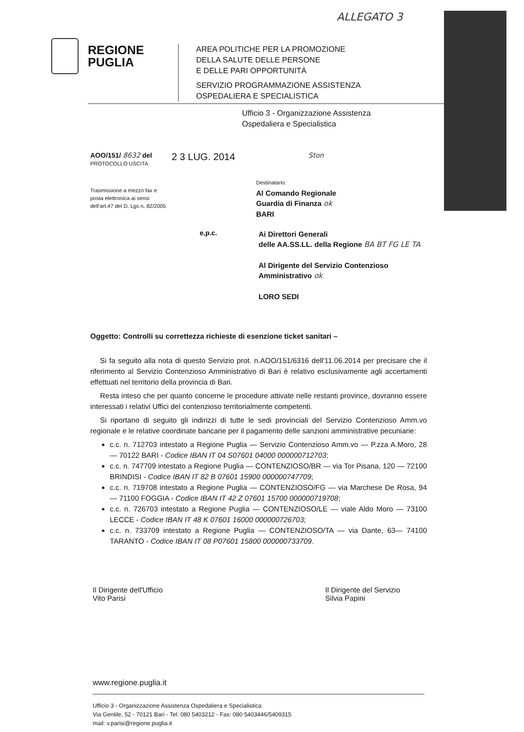ALLEGATO 3
REGIONE
PUGLIA
AREA POLITICHE PER LA PROMOZIONE
DELLA SALUTE DELLE PERSONE
E DELLE PARI OPPORTUNITÀ
SERVIZIO PROGRAMMAZIONE ASSISTENZA
OSPEDALIERA E SPECIALISTICA
Ufficio 3 - Organizzazione Assistenza
Ospedaliera e Specialistica
AOO/151/ 8632 del
PROTOCOLLO USCITA
2 3 LUG. 2014
Ston
Trasmissione a mezzo fax e
posta elettronica ai sensi
dell'art.47 del D. Lgs n. 82/2005
Destinatario:
Al Comando Regionale
Guardia di Finanza ok
BARI
e,p.c.
Ai Direttori Generali
delle AA.SS.LL. della Regione BA BT FG LE TA
Al Dirigente del Servizio Contenzioso
Amministrativo ok
LORO SEDI
Oggetto: Controlli su correttezza richieste di esenzione ticket sanitari –
Si fa seguito alla nota di questo Servizio prot. n.AOO/151/6316 dell'11.06.2014 per precisare che il riferimento al Servizio Contenzioso Amministrativo di Bari è relativo esclusivamente agli accertamenti effettuati nel territorio della provincia di Bari.
Resta inteso che per quanto concerne le procedure attivate nelle restanti province, dovranno essere interessati i relativi Uffici del contenzioso territorialmente competenti.
Si riportano di seguito gli indirizzi di tutte le sedi provinciali del Servizio Contenzioso Amm.vo regionale e le relative coordinate bancarie per il pagamento delle sanzioni amministrative pecuniarie:
c.c. n. 712703 intestato a Regione Puglia — Servizio Contenzioso Amm.vo — P.zza A.Moro, 28 — 70122 BARI - Codice IBAN IT 04 S07601 04000 000000712703;
c.c. n. 747709 intestato a Regione Puglia — CONTENZIOSO/BR — via Tor Pisana, 120 — 72100 BRINDISI - Codice IBAN IT 82 B 07601 15900 000000747709;
c.c. n. 719708 intestato a Regione Puglia — CONTENZIOSO/FG — via Marchese De Rosa, 94 — 71100 FOGGIA - Codice IBAN IT 42 Z 07601 15700 000000719708;
c.c. n. 726703 intestato a Regione Puglia — CONTENZIOSO/LE — viale Aldo Moro — 73100 LECCE - Codice IBAN IT 48 K 07601 16000 000000726703;
c.c. n. 733709 intestato a Regione Puglia — CONTENZIOSO/TA — via Dante, 63— 74100 TARANTO - Codice IBAN IT 08 P07601 15800 000000733709.
Il Dirigente dell'Ufficio
Vito Parisi
Il Dirigente del Servizio
Silvia Papini
www.regione.puglia.it
Ufficio 3 - Organizzazione Assistenza Ospedaliera e Specialistica
Via Gentile, 52 - 70121 Bari - Tel: 080 5403212 - Fax: 080 5403446/5409315
mail: v.parisi@regione.puglia.it